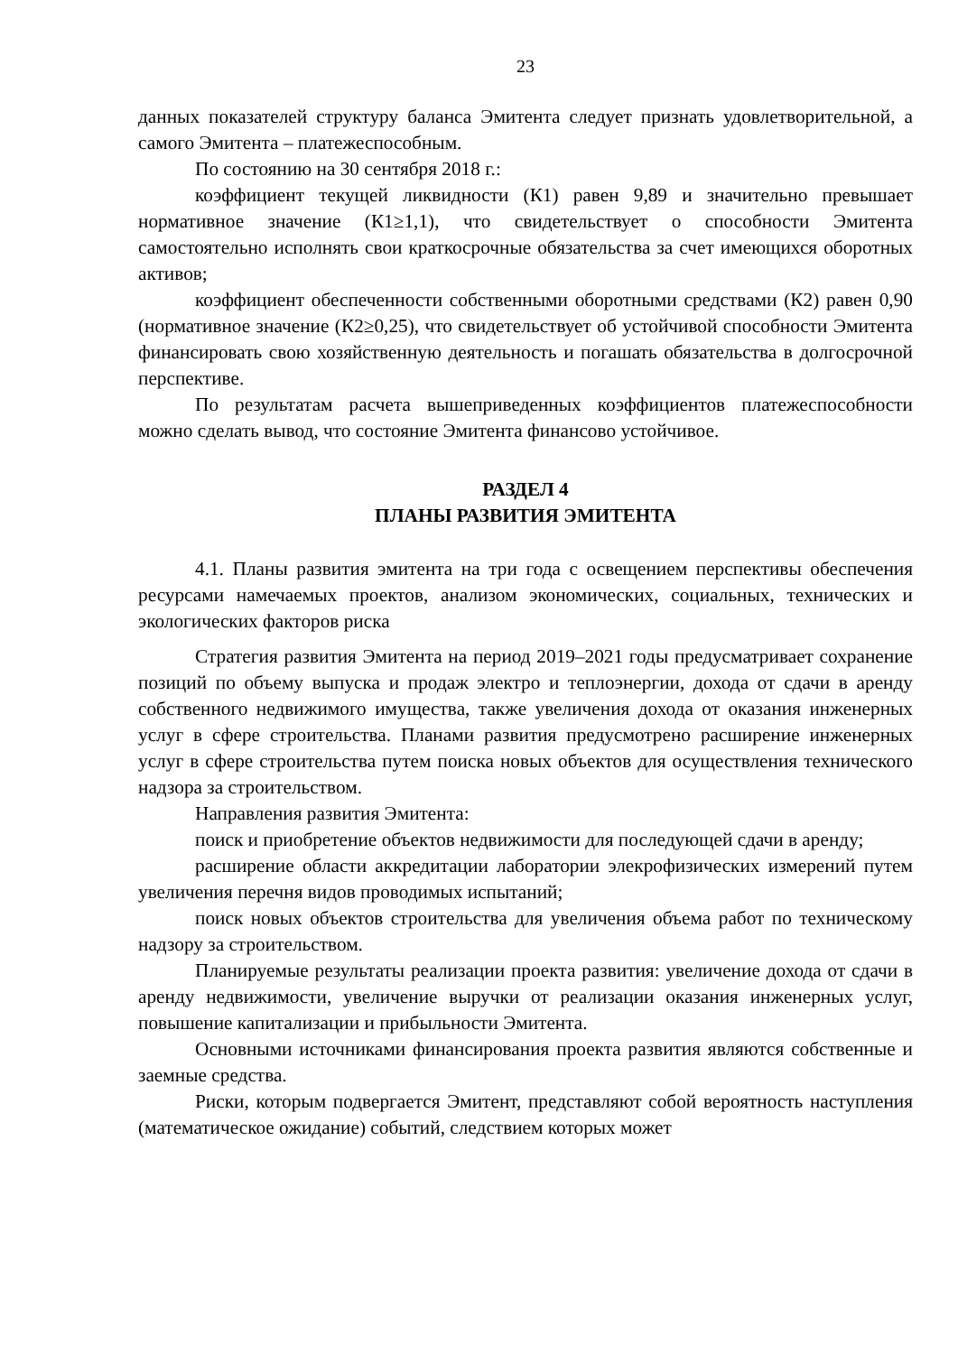23
данных показателей структуру баланса Эмитента следует признать удовлетворительной, а самого Эмитента – платежеспособным.
По состоянию на 30 сентября 2018 г.:
коэффициент текущей ликвидности (К1) равен 9,89 и значительно превышает нормативное значение (К1≥1,1), что свидетельствует о способности Эмитента самостоятельно исполнять свои краткосрочные обязательства за счет имеющихся оборотных активов;
коэффициент обеспеченности собственными оборотными средствами (К2) равен 0,90 (нормативное значение (К2≥0,25), что свидетельствует об устойчивой способности Эмитента финансировать свою хозяйственную деятельность и погашать обязательства в долгосрочной перспективе.
По результатам расчета вышеприведенных коэффициентов платежеспособности можно сделать вывод, что состояние Эмитента финансово устойчивое.
РАЗДЕЛ 4
ПЛАНЫ РАЗВИТИЯ ЭМИТЕНТА
4.1. Планы развития эмитента на три года с освещением перспективы обеспечения ресурсами намечаемых проектов, анализом экономических, социальных, технических и экологических факторов риска
Стратегия развития Эмитента на период 2019–2021 годы предусматривает сохранение позиций по объему выпуска и продаж электро и теплоэнергии, дохода от сдачи в аренду собственного недвижимого имущества, также увеличения дохода от оказания инженерных услуг в сфере строительства. Планами развития предусмотрено расширение инженерных услуг в сфере строительства путем поиска новых объектов для осуществления технического надзора за строительством.
Направления развития Эмитента:
поиск и приобретение объектов недвижимости для последующей сдачи в аренду;
расширение области аккредитации лаборатории элекрофизических измерений путем увеличения перечня видов проводимых испытаний;
поиск новых объектов строительства для увеличения объема работ по техническому надзору за строительством.
Планируемые результаты реализации проекта развития: увеличение дохода от сдачи в аренду недвижимости, увеличение выручки от реализации оказания инженерных услуг, повышение капитализации и прибыльности Эмитента.
Основными источниками финансирования проекта развития являются собственные и заемные средства.
Риски, которым подвергается Эмитент, представляют собой вероятность наступления (математическое ожидание) событий, следствием которых может